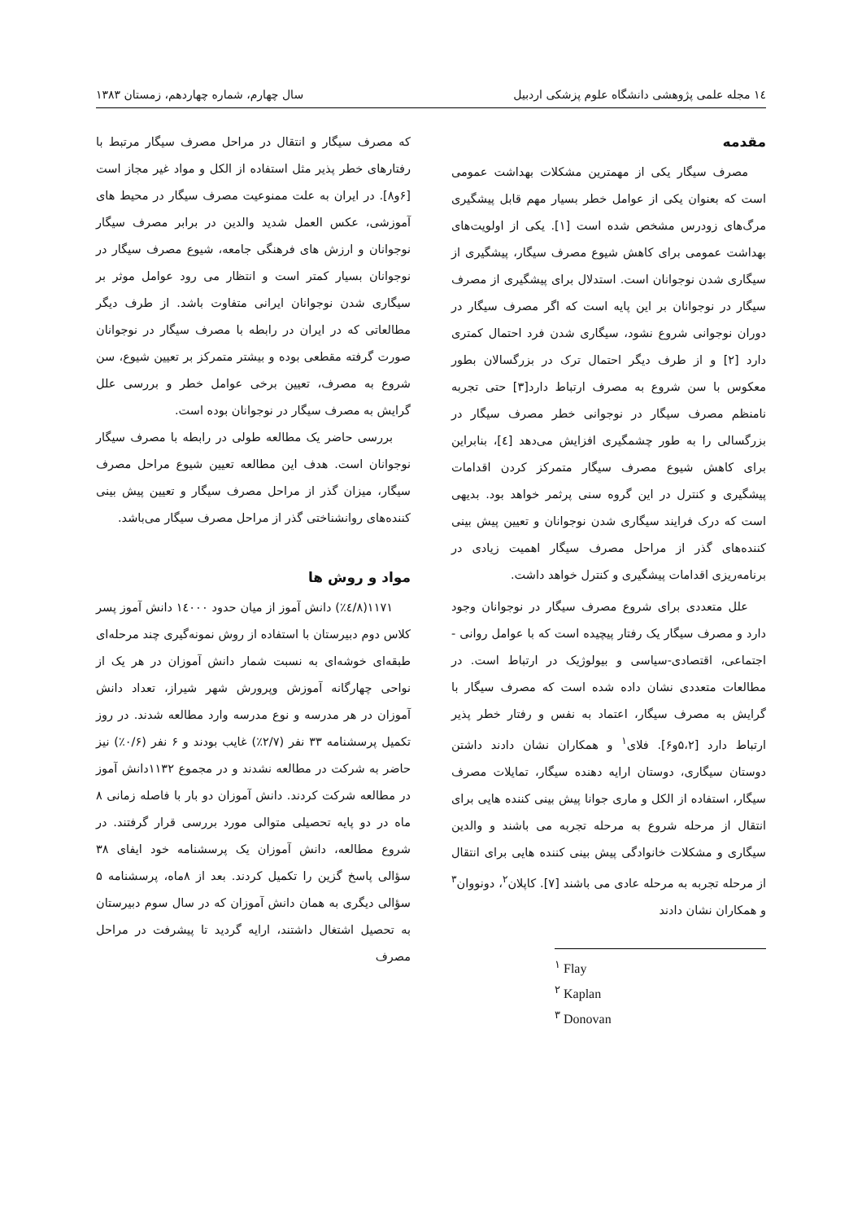۱٤ مجله علمی پژوهشی دانشگاه علوم پزشکی اردبیل سال چهارم، شماره چهاردهم، زمستان ۱۳۸۳
مقدمه
مصرف سیگار یکی از مهمترین مشکلات بهداشت عمومی است که بعنوان یکی از عوامل خطر بسیار مهم قابل پیشگیری مرگ‌های زودرس مشخص شده است [۱]. یکی از اولویت‌های بهداشت عمومی برای کاهش شیوع مصرف سیگار، پیشگیری از سیگاری شدن نوجوانان است. استدلال برای پیشگیری از مصرف سیگار در نوجوانان بر این پایه است که اگر مصرف سیگار در دوران نوجوانی شروع نشود، سیگاری شدن فرد احتمال کمتری دارد [۲] و از طرف دیگر احتمال ترک در بزرگسالان بطور معکوس با سن شروع به مصرف ارتباط دارد[۳] حتی تجربه نامنظم مصرف سیگار در نوجوانی خطر مصرف سیگار در بزرگسالی را به طور چشمگیری افزایش می‌دهد [٤]، بنابراین برای کاهش شیوع مصرف سیگار متمرکز کردن اقدامات پیشگیری و کنترل در این گروه سنی پرثمر خواهد بود. بدیهی است که درک فرایند سیگاری شدن نوجوانان و تعیین پیش بینی کننده‌های گذر از مراحل مصرف سیگار اهمیت زیادی در برنامه‌ریزی اقدامات پیشگیری و کنترل خواهد داشت.
علل متعددی برای شروع مصرف سیگار در نوجوانان وجود دارد و مصرف سیگار یک رفتار پیچیده است که با عوامل روانی - اجتماعی، اقتصادی-سیاسی و بیولوژیک در ارتباط است. در مطالعات متعددی نشان داده شده است که مصرف سیگار با گرایش به مصرف سیگار، اعتماد به نفس و رفتار خطر پذیر ارتباط دارد [۵،۲و۶]. فلای<sup>۱</sup> و همکاران نشان دادند داشتن دوستان سیگاری، دوستان ارایه دهنده سیگار، تمایلات مصرف سیگار، استفاده از الکل و ماری جوانا پیش بینی کننده هایی برای انتقال از مرحله شروع به مرحله تجربه می باشند و والدین سیگاری و مشکلات خانوادگی پیش بینی کننده هایی برای انتقال از مرحله تجربه به مرحله عادی می باشند [۷]. کاپلان<sup>۲</sup>، دونووان<sup>۳</sup> و همکاران نشان دادند
<sup>۱</sup> Flay
<sup>۲</sup> Kaplan
<sup>۳</sup> Donovan
که مصرف سیگار و انتقال در مراحل مصرف سیگار مرتبط با رفتارهای خطر پذیر مثل استفاده از الکل و مواد غیر مجاز است [۶و۸]. در ایران به علت ممنوعیت مصرف سیگار در محیط های آموزشی، عکس العمل شدید والدین در برابر مصرف سیگار نوجوانان و ارزش های فرهنگی جامعه، شیوع مصرف سیگار در نوجوانان بسیار کمتر است و انتظار می رود عوامل موثر بر سیگاری شدن نوجوانان ایرانی متفاوت باشد. از طرف دیگر مطالعاتی که در ایران در رابطه با مصرف سیگار در نوجوانان صورت گرفته مقطعی بوده و بیشتر متمرکز بر تعیین شیوع، سن شروع به مصرف، تعیین برخی عوامل خطر و بررسی علل گرایش به مصرف سیگار در نوجوانان بوده است.
بررسی حاضر یک مطالعه طولی در رابطه با مصرف سیگار نوجوانان است. هدف این مطالعه تعیین شیوع مراحل مصرف سیگار، میزان گذر از مراحل مصرف سیگار و تعیین پیش بینی کننده‌های روانشناختی گذر از مراحل مصرف سیگار می‌باشد.
مواد و روش ها
۱۱۷۱(۸/٤٪) دانش آموز از میان حدود ۱٤۰۰۰ دانش آموز پسر کلاس دوم دبیرستان با استفاده از روش نمونه‌گیری چند مرحله‌ای طبقه‌ای خوشه‌ای به نسبت شمار دانش آموزان در هر یک از نواحی چهارگانه آموزش وپرورش شهر شیراز، تعداد دانش آموزان در هر مدرسه و نوع مدرسه وارد مطالعه شدند. در روز تکمیل پرسشنامه ۳۳ نفر (۲/۷٪) غایب بودند و ۶ نفر (۰/۶٪) نیز حاضر به شرکت در مطالعه نشدند و در مجموع ۱۱۳۲دانش آموز در مطالعه شرکت کردند. دانش آموزان دو بار با فاصله زمانی ۸ ماه در دو پایه تحصیلی متوالی مورد بررسی قرار گرفتند. در شروع مطالعه، دانش آموزان یک پرسشنامه خود ایفای ۳۸ سؤالی پاسخ گزین را تکمیل کردند. بعد از ۸ماه، پرسشنامه ۵ سؤالی دیگری به همان دانش آموزان که در سال سوم دبیرستان به تحصیل اشتغال داشتند، ارایه گردید تا پیشرفت در مراحل مصرف